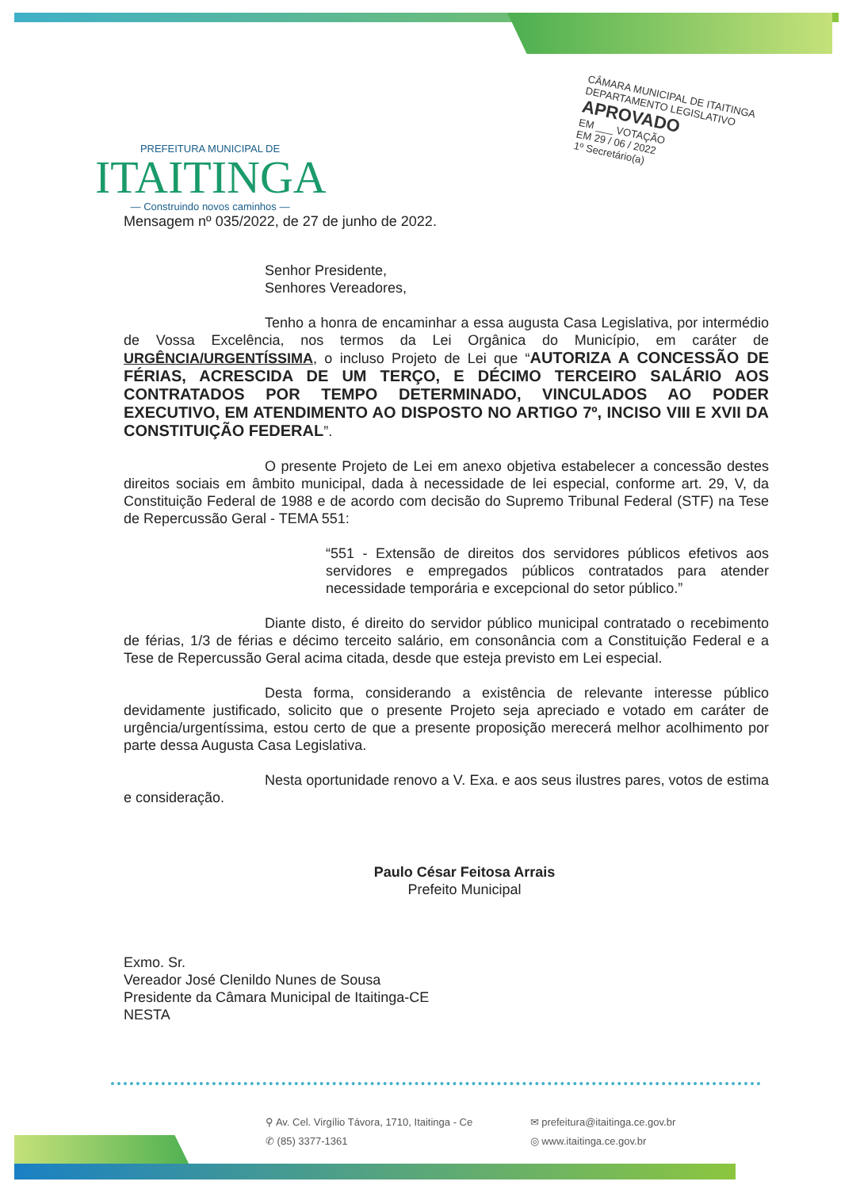PREFEITURA MUNICIPAL DE
ITAITINGA
— Construindo novos caminhos —
CÂMARA MUNICIPAL DE ITAITINGA
DEPARTAMENTO LEGISLATIVO
APROVADO
EM ___ VOTAÇÃO
EM 29 / 06 / 2022
1º Secretário(a)
Mensagem nº 035/2022, de 27 de junho de 2022.
Senhor Presidente,
Senhores Vereadores,
Tenho a honra de encaminhar a essa augusta Casa Legislativa, por intermédio de Vossa Excelência, nos termos da Lei Orgânica do Município, em caráter de URGÊNCIA/URGENTÍSSIMA, o incluso Projeto de Lei que “AUTORIZA A CONCESSÃO DE FÉRIAS, ACRESCIDA DE UM TERÇO, E DÉCIMO TERCEIRO SALÁRIO AOS CONTRATADOS POR TEMPO DETERMINADO, VINCULADOS AO PODER EXECUTIVO, EM ATENDIMENTO AO DISPOSTO NO ARTIGO 7º, INCISO VIII E XVII DA CONSTITUIÇÃO FEDERAL”.
O presente Projeto de Lei em anexo objetiva estabelecer a concessão destes direitos sociais em âmbito municipal, dada à necessidade de lei especial, conforme art. 29, V, da Constituição Federal de 1988 e de acordo com decisão do Supremo Tribunal Federal (STF) na Tese de Repercussão Geral - TEMA 551:
“551 - Extensão de direitos dos servidores públicos efetivos aos servidores e empregados públicos contratados para atender necessidade temporária e excepcional do setor público.”
Diante disto, é direito do servidor público municipal contratado o recebimento de férias, 1/3 de férias e décimo terceito salário, em consonância com a Constituição Federal e a Tese de Repercussão Geral acima citada, desde que esteja previsto em Lei especial.
Desta forma, considerando a existência de relevante interesse público devidamente justificado, solicito que o presente Projeto seja apreciado e votado em caráter de urgência/urgentíssima, estou certo de que a presente proposição merecerá melhor acolhimento por parte dessa Augusta Casa Legislativa.
Nesta oportunidade renovo a V. Exa. e aos seus ilustres pares, votos de estima e consideração.
Paulo César Feitosa Arrais
Prefeito Municipal
Exmo. Sr.
Vereador José Clenildo Nunes de Sousa
Presidente da Câmara Municipal de Itaitinga-CE
NESTA
⚲ Av. Cel. Virgílio Távora, 1710, Itaitinga - Ce ✉ prefeitura@itaitinga.ce.gov.br
✆ (85) 3377-1361 ◎ www.itaitinga.ce.gov.br